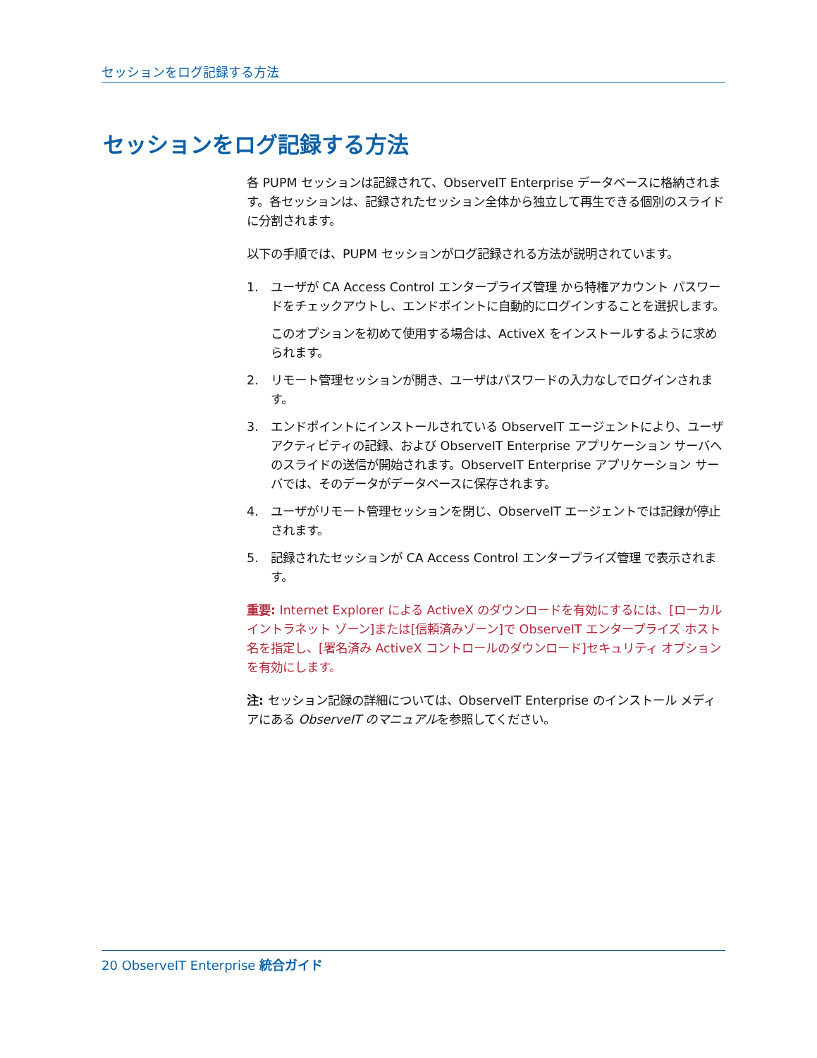セッションをログ記録する方法
セッションをログ記録する方法
各 PUPM セッションは記録されて、ObserveIT Enterprise データベースに格納されます。各セッションは、記録されたセッション全体から独立して再生できる個別のスライドに分割されます。
以下の手順では、PUPM セッションがログ記録される方法が説明されています。
1. ユーザが CA Access Control エンタープライズ管理 から特権アカウント パスワードをチェックアウトし、エンドポイントに自動的にログインすることを選択します。
このオプションを初めて使用する場合は、ActiveX をインストールするように求められます。
2. リモート管理セッションが開き、ユーザはパスワードの入力なしでログインされます。
3. エンドポイントにインストールされている ObserveIT エージェントにより、ユーザ アクティビティの記録、および ObserveIT Enterprise アプリケーション サーバへのスライドの送信が開始されます。ObserveIT Enterprise アプリケーション サーバでは、そのデータがデータベースに保存されます。
4. ユーザがリモート管理セッションを閉じ、ObserveIT エージェントでは記録が停止されます。
5. 記録されたセッションが CA Access Control エンタープライズ管理 で表示されます。
重要: Internet Explorer による ActiveX のダウンロードを有効にするには、[ローカル イントラネット ゾーン]または[信頼済みゾーン]で ObserveIT エンタープライズ ホスト名を指定し、[署名済み ActiveX コントロールのダウンロード]セキュリティ オプションを有効にします。
注: セッション記録の詳細については、ObserveIT Enterprise のインストール メディアにある ObserveIT のマニュアルを参照してください。
20 ObserveIT Enterprise 統合ガイド